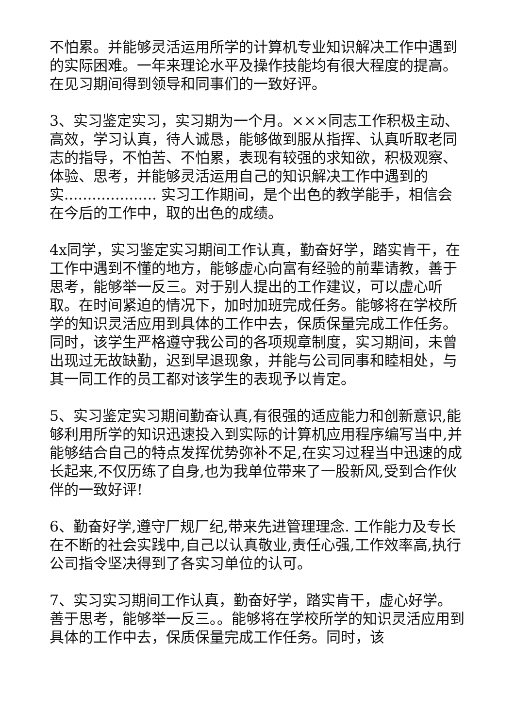不怕累。并能够灵活运用所学的计算机专业知识解决工作中遇到的实际困难。一年来理论水平及操作技能均有很大程度的提高。在见习期间得到领导和同事们的一致好评。
3、实习鉴定实习，实习期为一个月。×××同志工作积极主动、高效，学习认真，待人诚恳，能够做到服从指挥、认真听取老同志的指导，不怕苦、不怕累，表现有较强的求知欲，积极观察、体验、思考，并能够灵活运用自己的知识解决工作中遇到的实.................... 实习工作期间，是个出色的教学能手，相信会在今后的工作中，取的出色的成绩。
4x同学，实习鉴定实习期间工作认真，勤奋好学，踏实肯干，在工作中遇到不懂的地方，能够虚心向富有经验的前辈请教，善于思考，能够举一反三。对于别人提出的工作建议，可以虚心听取。在时间紧迫的情况下，加时加班完成任务。能够将在学校所学的知识灵活应用到具体的工作中去，保质保量完成工作任务。同时，该学生严格遵守我公司的各项规章制度，实习期间，未曾出现过无故缺勤，迟到早退现象，并能与公司同事和睦相处，与其一同工作的员工都对该学生的表现予以肯定。
5、实习鉴定实习期间勤奋认真,有很强的适应能力和创新意识,能够利用所学的知识迅速投入到实际的计算机应用程序编写当中,并能够结合自己的特点发挥优势弥补不足,在实习过程当中迅速的成长起来,不仅历练了自身,也为我单位带来了一股新风,受到合作伙伴的一致好评!
6、勤奋好学,遵守厂规厂纪,带来先进管理理念. 工作能力及专长在不断的社会实践中,自己以认真敬业,责任心强,工作效率高,执行公司指令坚决得到了各实习单位的认可。
7、实习实习期间工作认真，勤奋好学，踏实肯干，虚心好学。善于思考，能够举一反三。。能够将在学校所学的知识灵活应用到具体的工作中去，保质保量完成工作任务。同时，该